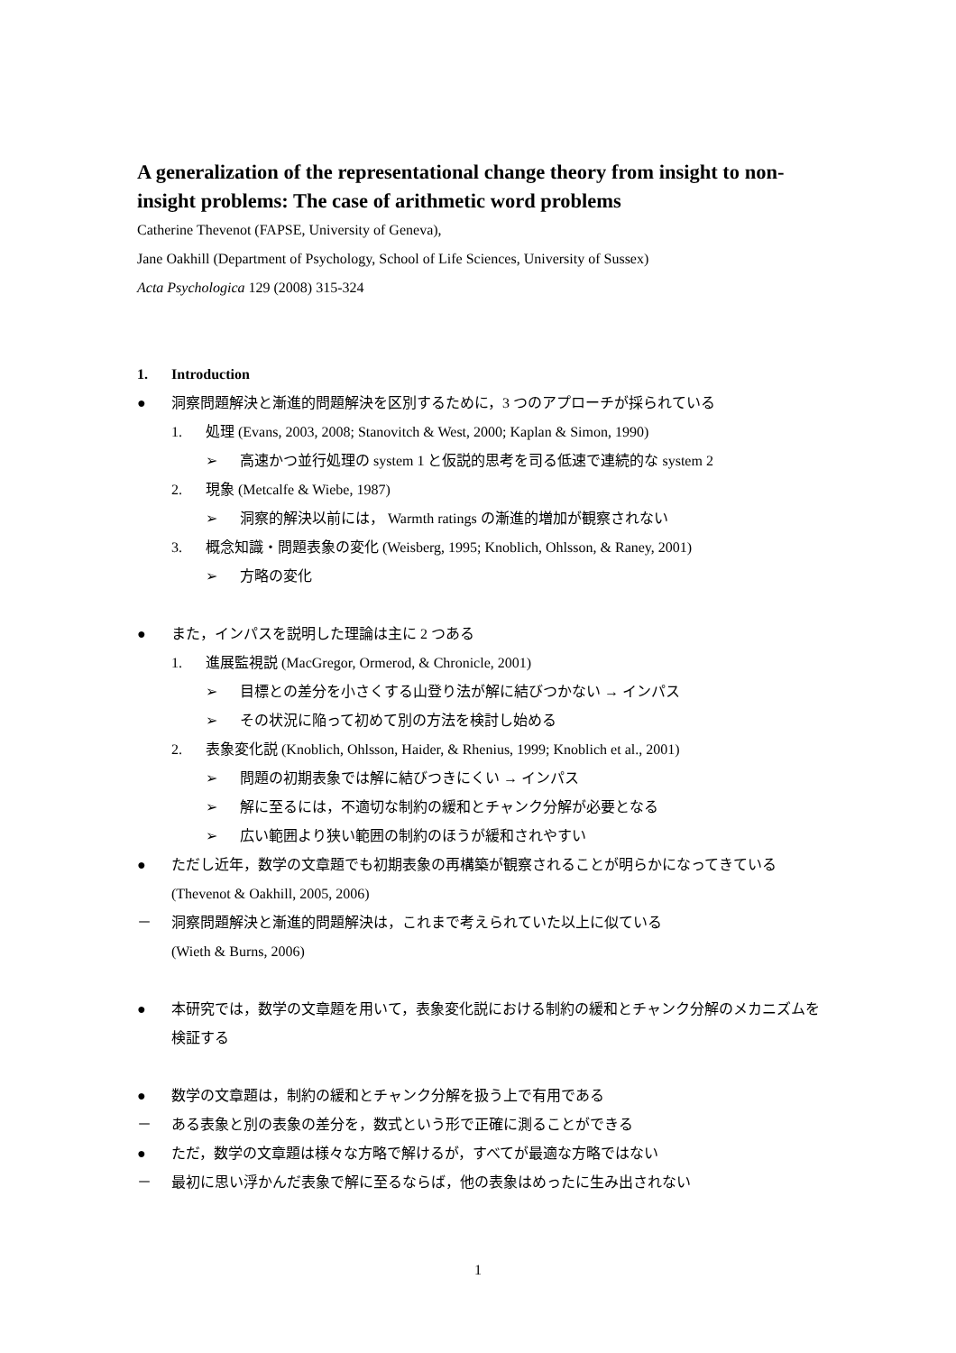A generalization of the representational change theory from insight to non-insight problems: The case of arithmetic word problems
Catherine Thevenot (FAPSE, University of Geneva),
Jane Oakhill (Department of Psychology, School of Life Sciences, University of Sussex)
Acta Psychologica 129 (2008) 315-324
1. Introduction
● 洞察問題解決と漸進的問題解決を区別するために，3 つのアプローチが採られている
1. 処理 (Evans, 2003, 2008; Stanovitch & West, 2000; Kaplan & Simon, 1990)
➢ 高速かつ並行処理の system 1 と仮説的思考を司る低速で連続的な system 2
2. 現象 (Metcalfe & Wiebe, 1987)
➢ 洞察的解決以前には， Warmth ratings の漸進的増加が観察されない
3. 概念知識・問題表象の変化 (Weisberg, 1995; Knoblich, Ohlsson, & Raney, 2001)
➢ 方略の変化
● また，インパスを説明した理論は主に 2 つある
1. 進展監視説 (MacGregor, Ormerod, & Chronicle, 2001)
➢ 目標との差分を小さくする山登り法が解に結びつかない → インパス
➢ その状況に陥って初めて別の方法を検討し始める
2. 表象変化説 (Knoblich, Ohlsson, Haider, & Rhenius, 1999; Knoblich et al., 2001)
➢ 問題の初期表象では解に結びつきにくい → インパス
➢ 解に至るには，不適切な制約の緩和とチャンク分解が必要となる
➢ 広い範囲より狭い範囲の制約のほうが緩和されやすい
● ただし近年，数学の文章題でも初期表象の再構築が観察されることが明らかになってきている (Thevenot & Oakhill, 2005, 2006)
－ 洞察問題解決と漸進的問題解決は，これまで考えられていた以上に似ている
(Wieth & Burns, 2006)
● 本研究では，数学の文章題を用いて，表象変化説における制約の緩和とチャンク分解のメカニズムを検証する
● 数学の文章題は，制約の緩和とチャンク分解を扱う上で有用である
－ ある表象と別の表象の差分を，数式という形で正確に測ることができる
● ただ，数学の文章題は様々な方略で解けるが，すべてが最適な方略ではない
－ 最初に思い浮かんだ表象で解に至るならば，他の表象はめったに生み出されない
1